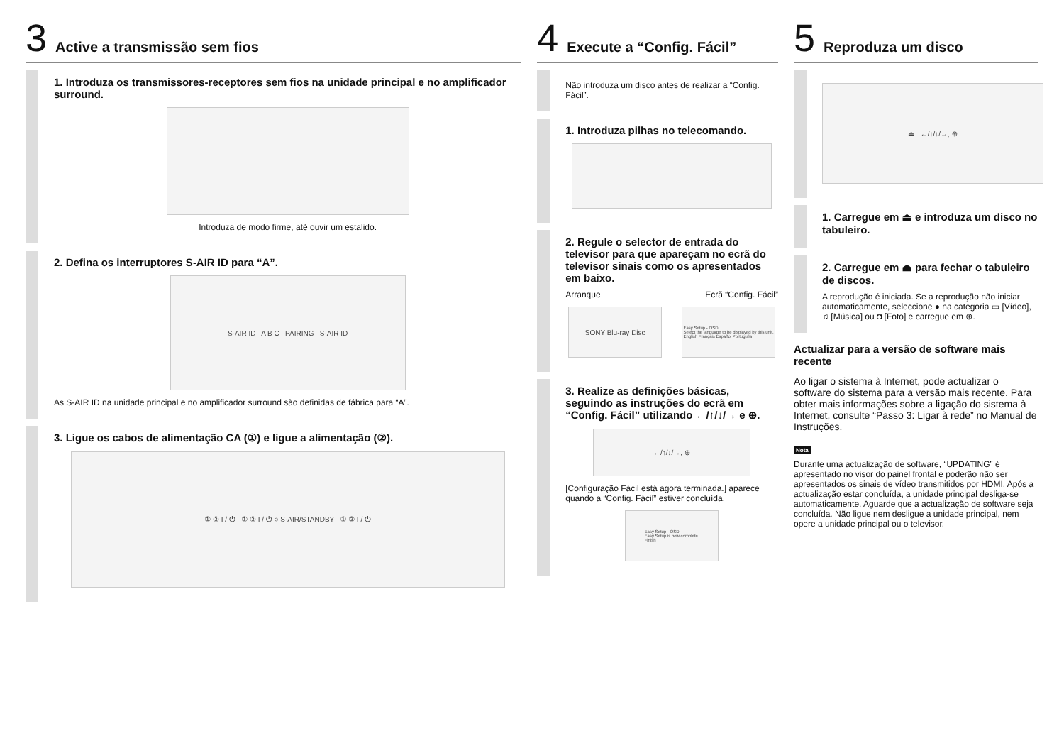3
Active a transmissão sem fios
1. Introduza os transmissores-receptores sem fios na unidade principal e no amplificador surround.
Introduza de modo firme, até ouvir um estalido.
2. Defina os interruptores S-AIR ID para “A”.
S-AIR ID A B C PAIRING S-AIR ID
As S-AIR ID na unidade principal e no amplificador surround são definidas de fábrica para “A”.
3. Ligue os cabos de alimentação CA (①) e ligue a alimentação (②).
① ② I / ⏻ ① ② I / ⏻ ○ S-AIR/STANDBY ① ② I / ⏻
4
Execute a “Config. Fácil”
Não introduza um disco antes de realizar a “Config. Fácil”.
1. Introduza pilhas no telecomando.
2. Regule o selector de entrada do televisor para que apareçam no ecrã do televisor sinais como os apresentados em baixo.
Arranque Ecrã “Config. Fácil”
SONY Blu-ray Disc
Easy Setup - OSD
Select the language to be displayed by this unit.
English Français Español Português
3. Realize as definições básicas, seguindo as instruções do ecrã em “Config. Fácil” utilizando ←/↑/↓/→ e ⊕.
←/↑/↓/→, ⊕
[Configuração Fácil está agora terminada.] aparece quando a “Config. Fácil” estiver concluída.
Easy Setup - OSD
Easy Setup is now complete.
Finish
5
Reproduza um disco
⏏ ←/↑/↓/→, ⊕
1. Carregue em ⏏ e introduza um disco no tabuleiro.
2. Carregue em ⏏ para fechar o tabuleiro de discos.
A reprodução é iniciada. Se a reprodução não iniciar automaticamente, seleccione ● na categoria ▭ [Vídeo], ♫ [Música] ou ◘ [Foto] e carregue em ⊕.
Actualizar para a versão de software mais recente
Ao ligar o sistema à Internet, pode actualizar o software do sistema para a versão mais recente. Para obter mais informações sobre a ligação do sistema à Internet, consulte “Passo 3: Ligar à rede” no Manual de Instruções.
Nota
Durante uma actualização de software, “UPDATING” é apresentado no visor do painel frontal e poderão não ser apresentados os sinais de vídeo transmitidos por HDMI. Após a actualização estar concluída, a unidade principal desliga-se automaticamente. Aguarde que a actualização de software seja concluída. Não ligue nem desligue a unidade principal, nem opere a unidade principal ou o televisor.